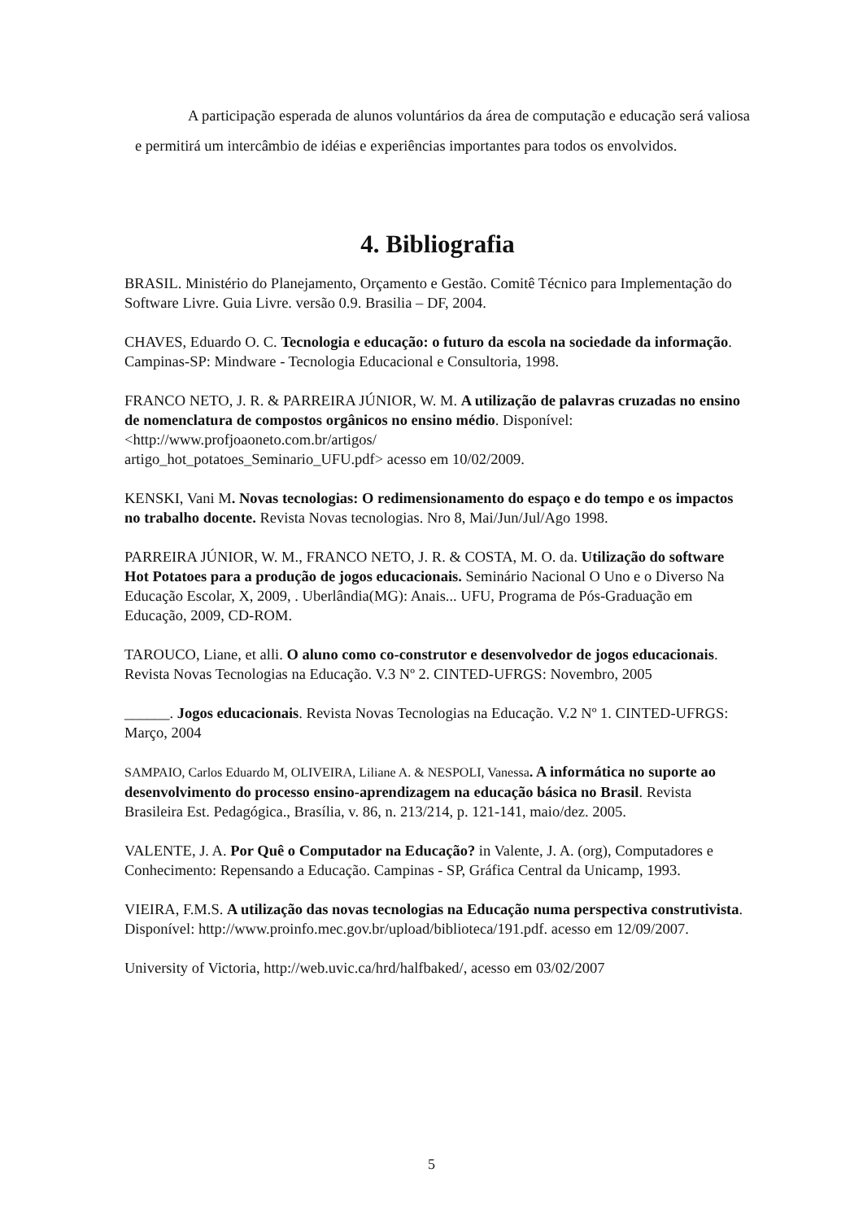A participação esperada de alunos voluntários da área de computação e educação será valiosa e permitirá um intercâmbio de idéias e experiências importantes para todos os envolvidos.
4. Bibliografia
BRASIL. Ministério do Planejamento, Orçamento e Gestão. Comitê Técnico para Implementação do Software Livre. Guia Livre. versão 0.9. Brasilia – DF, 2004.
CHAVES, Eduardo O. C. Tecnologia e educação: o futuro da escola na sociedade da informação. Campinas-SP: Mindware - Tecnologia Educacional e Consultoria, 1998.
FRANCO NETO, J. R. & PARREIRA JÚNIOR, W. M. A utilização de palavras cruzadas no ensino de nomenclatura de compostos orgânicos no ensino médio. Disponível: <http://www.profjoaoneto.com.br/artigos/
artigo_hot_potatoes_Seminario_UFU.pdf> acesso em 10/02/2009.
KENSKI, Vani M. Novas tecnologias: O redimensionamento do espaço e do tempo e os impactos no trabalho docente. Revista Novas tecnologias. Nro 8, Mai/Jun/Jul/Ago 1998.
PARREIRA JÚNIOR, W. M., FRANCO NETO, J. R. & COSTA, M. O. da. Utilização do software Hot Potatoes para a produção de jogos educacionais. Seminário Nacional O Uno e o Diverso Na Educação Escolar, X, 2009, . Uberlândia(MG): Anais... UFU, Programa de Pós-Graduação em Educação, 2009, CD-ROM.
TAROUCO, Liane, et alli. O aluno como co-construtor e desenvolvedor de jogos educacionais. Revista Novas Tecnologias na Educação. V.3 Nº 2. CINTED-UFRGS: Novembro, 2005
______. Jogos educacionais. Revista Novas Tecnologias na Educação. V.2 Nº 1. CINTED-UFRGS: Março, 2004
SAMPAIO, Carlos Eduardo M, OLIVEIRA, Liliane A. & NESPOLI, Vanessa. A informática no suporte ao desenvolvimento do processo ensino-aprendizagem na educação básica no Brasil. Revista Brasileira Est. Pedagógica., Brasília, v. 86, n. 213/214, p. 121-141, maio/dez. 2005.
VALENTE, J. A. Por Quê o Computador na Educação? in Valente, J. A. (org), Computadores e Conhecimento: Repensando a Educação. Campinas - SP, Gráfica Central da Unicamp, 1993.
VIEIRA, F.M.S. A utilização das novas tecnologias na Educação numa perspectiva construtivista. Disponível: http://www.proinfo.mec.gov.br/upload/biblioteca/191.pdf. acesso em 12/09/2007.
University of Victoria, http://web.uvic.ca/hrd/halfbaked/, acesso em 03/02/2007
5